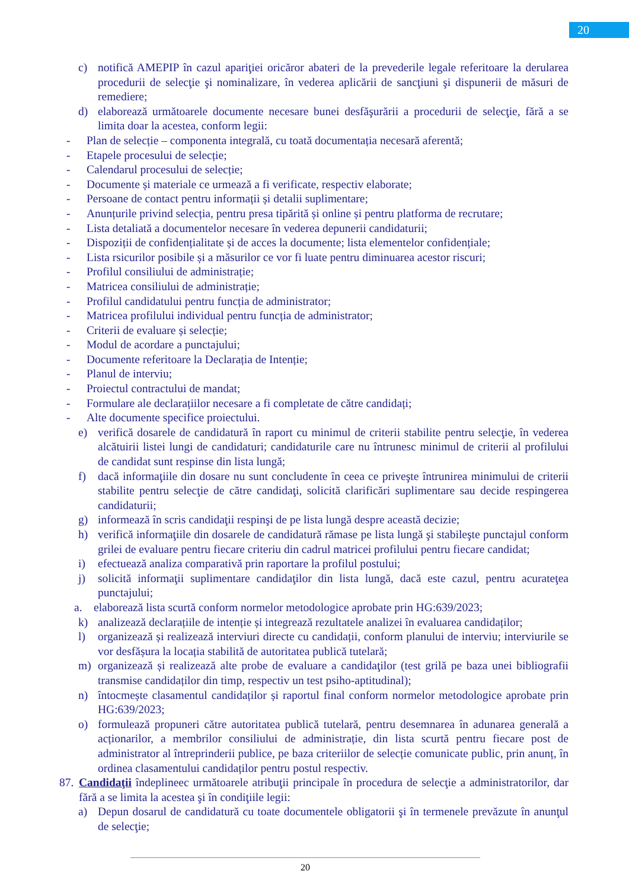20
c) notifică AMEPIP în cazul apariţiei oricăror abateri de la prevederile legale referitoare la derularea procedurii de selecţie şi nominalizare, în vederea aplicării de sancţiuni şi dispunerii de măsuri de remediere;
d) elaborează următoarele documente necesare bunei desfăşurării a procedurii de selecţie, fără a se limita doar la acestea, conform legii:
- Plan de selecție – componenta integrală, cu toată documentația necesară aferentă;
- Etapele procesului de selecție;
- Calendarul procesului de selecție;
- Documente și materiale ce urmează a fi verificate, respectiv elaborate;
- Persoane de contact pentru informații și detalii suplimentare;
- Anunțurile privind selecția, pentru presa tipărită și online și pentru platforma de recrutare;
- Lista detaliată a documentelor necesare în vederea depunerii candidaturii;
- Dispoziții de confidențialitate și de acces la documente; lista elementelor confidențiale;
- Lista rsicurilor posibile și a măsurilor ce vor fi luate pentru diminuarea acestor riscuri;
- Profilul consiliului de administrație;
- Matricea consiliului de administrație;
- Profilul candidatului pentru funcția de administrator;
- Matricea profilului individual pentru funcția de administrator;
- Criterii de evaluare și selecție;
- Modul de acordare a punctajului;
- Documente referitoare la Declarația de Intenție;
- Planul de interviu;
- Proiectul contractului de mandat;
- Formulare ale declarațiilor necesare a fi completate de către candidați;
- Alte documente specifice proiectului.
e) verifică dosarele de candidatură în raport cu minimul de criterii stabilite pentru selecţie, în vederea alcătuirii listei lungi de candidaturi; candidaturile care nu întrunesc minimul de criterii al profilului de candidat sunt respinse din lista lungă;
f) dacă informaţiile din dosare nu sunt concludente în ceea ce priveşte întrunirea minimului de criterii stabilite pentru selecţie de către candidaţi, solicită clarificări suplimentare sau decide respingerea candidaturii;
g) informează în scris candidaţii respinşi de pe lista lungă despre această decizie;
h) verifică informaţiile din dosarele de candidatură rămase pe lista lungă şi stabileşte punctajul conform grilei de evaluare pentru fiecare criteriu din cadrul matricei profilului pentru fiecare candidat;
i) efectuează analiza comparativă prin raportare la profilul postului;
j) solicită informaţii suplimentare candidaţilor din lista lungă, dacă este cazul, pentru acurateţea punctajului;
a. elaborează lista scurtă conform normelor metodologice aprobate prin HG:639/2023;
k) analizează declarațiile de intenție și integrează rezultatele analizei în evaluarea candidaților;
l) organizează și realizează interviuri directe cu candidații, conform planului de interviu; interviurile se vor desfășura la locația stabilită de autoritatea publică tutelară;
m) organizează și realizează alte probe de evaluare a candidaţilor (test grilă pe baza unei bibliografii transmise candidaților din timp, respectiv un test psiho-aptitudinal);
n) întocmește clasamentul candidaților și raportul final conform normelor metodologice aprobate prin HG:639/2023;
o) formulează propuneri către autoritatea publică tutelară, pentru desemnarea în adunarea generală a acționarilor, a membrilor consiliului de administrație, din lista scurtă pentru fiecare post de administrator al întreprinderii publice, pe baza criteriilor de selecție comunicate public, prin anunț, în ordinea clasamentului candidaților pentru postul respectiv.
87. Candidaţii îndeplineec următoarele atribuţii principale în procedura de selecţie a administratorilor, dar fără a se limita la acestea şi în condiţiile legii:
a) Depun dosarul de candidatură cu toate documentele obligatorii şi în termenele prevăzute în anunţul de selecţie;
20